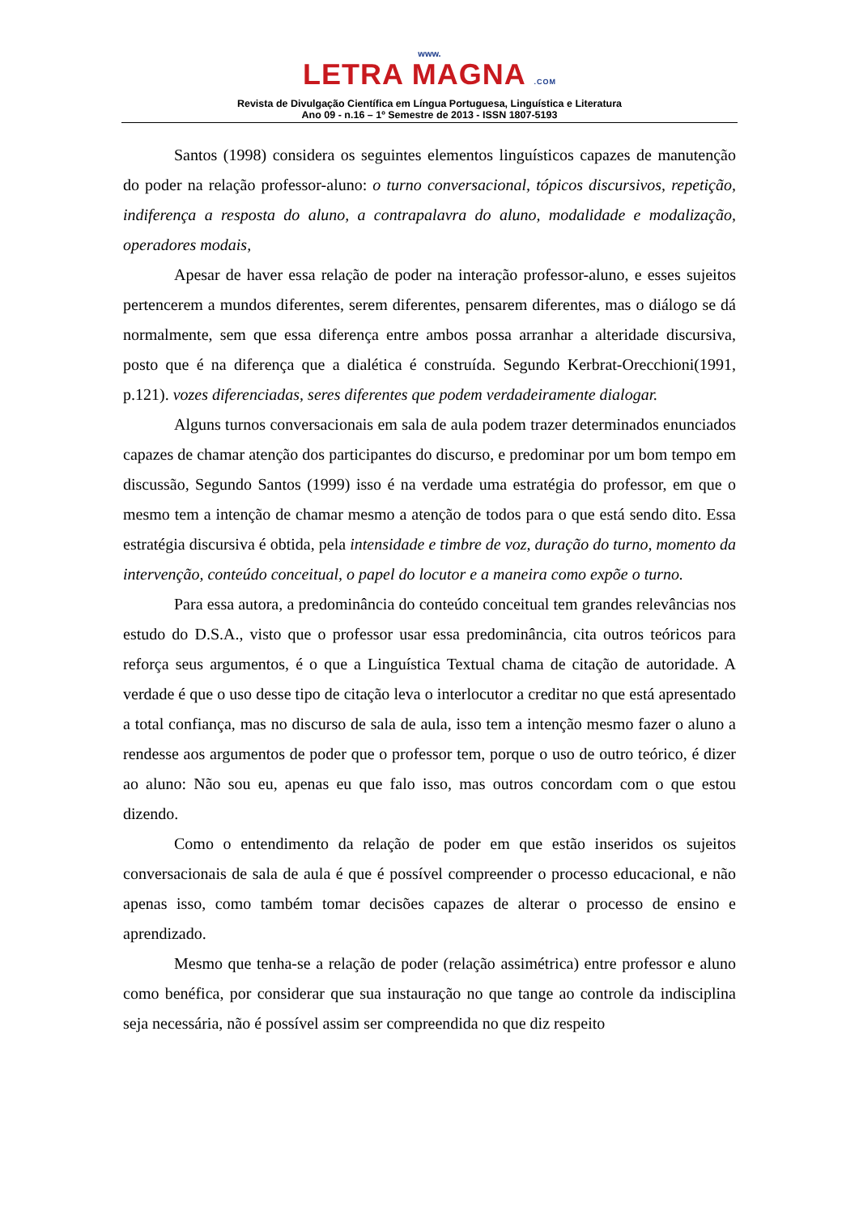www.
LETRA MAGNA .COM
Revista de Divulgação Científica em Língua Portuguesa, Linguística e Literatura
Ano 09 - n.16 – 1º Semestre de 2013 - ISSN 1807-5193
Santos (1998) considera os seguintes elementos linguísticos capazes de manutenção do poder na relação professor-aluno: o turno conversacional, tópicos discursivos, repetição, indiferença a resposta do aluno, a contrapalavra do aluno, modalidade e modalização, operadores modais,
Apesar de haver essa relação de poder na interação professor-aluno, e esses sujeitos pertencerem a mundos diferentes, serem diferentes, pensarem diferentes, mas o diálogo se dá normalmente, sem que essa diferença entre ambos possa arranhar a alteridade discursiva, posto que é na diferença que a dialética é construída. Segundo Kerbrat-Orecchioni(1991, p.121). vozes diferenciadas, seres diferentes que podem verdadeiramente dialogar.
Alguns turnos conversacionais em sala de aula podem trazer determinados enunciados capazes de chamar atenção dos participantes do discurso, e predominar por um bom tempo em discussão, Segundo Santos (1999) isso é na verdade uma estratégia do professor, em que o mesmo tem a intenção de chamar mesmo a atenção de todos para o que está sendo dito. Essa estratégia discursiva é obtida, pela intensidade e timbre de voz, duração do turno, momento da intervenção, conteúdo conceitual, o papel do locutor e a maneira como expõe o turno.
Para essa autora, a predominância do conteúdo conceitual tem grandes relevâncias nos estudo do D.S.A., visto que o professor usar essa predominância, cita outros teóricos para reforça seus argumentos, é o que a Linguística Textual chama de citação de autoridade. A verdade é que o uso desse tipo de citação leva o interlocutor a creditar no que está apresentado a total confiança, mas no discurso de sala de aula, isso tem a intenção mesmo fazer o aluno a rendesse aos argumentos de poder que o professor tem, porque o uso de outro teórico, é dizer ao aluno: Não sou eu, apenas eu que falo isso, mas outros concordam com o que estou dizendo.
Como o entendimento da relação de poder em que estão inseridos os sujeitos conversacionais de sala de aula é que é possível compreender o processo educacional, e não apenas isso, como também tomar decisões capazes de alterar o processo de ensino e aprendizado.
Mesmo que tenha-se a relação de poder (relação assimétrica) entre professor e aluno como benéfica, por considerar que sua instauração no que tange ao controle da indisciplina seja necessária, não é possível assim ser compreendida no que diz respeito